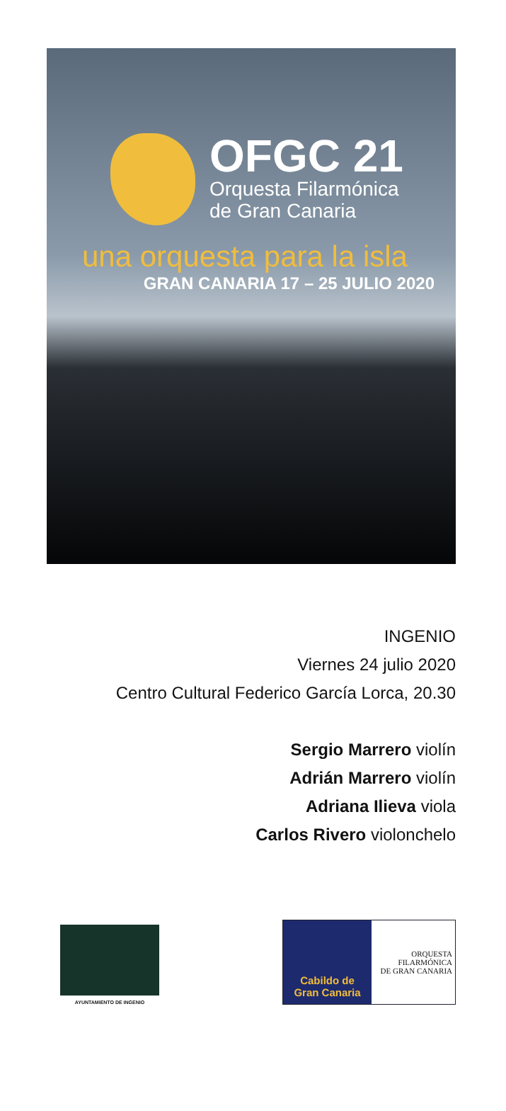OFGC 21
Orquesta Filarmónica
de Gran Canaria
una orquesta para la isla
GRAN CANARIA 17 – 25 JULIO 2020
INGENIO
Viernes 24 julio 2020
Centro Cultural Federico García Lorca, 20.30
Sergio Marrero violín
Adrián Marrero violín
Adriana Ilieva viola
Carlos Rivero violonchelo
AYUNTAMIENTO DE INGENIO
Cabildo de
Gran Canaria
ORQUESTA
FILARMÓNICA
DE GRAN CANARIA